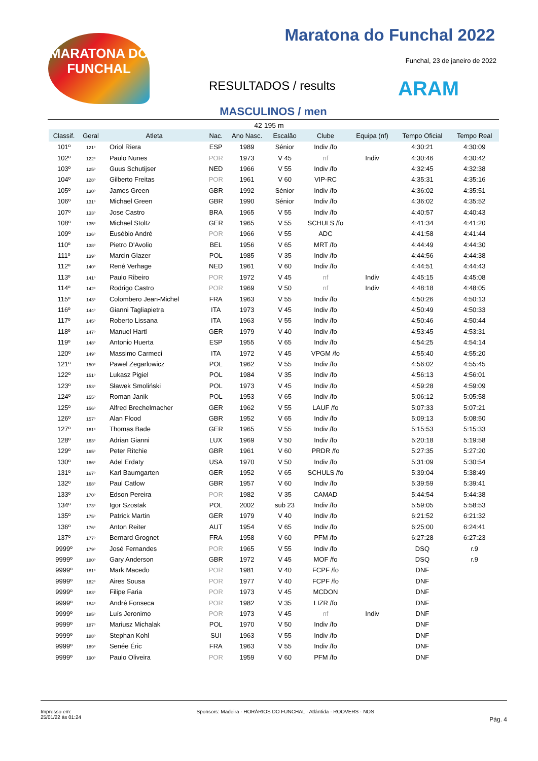MARATONA DO
FUNCHAL
Maratona do Funchal 2022
Funchal, 23 de janeiro de 2022
RESULTADOS / results ARAM
MASCULINOS / men
42 195 m
| Classif. | Geral | Atleta | Nac. | Ano Nasc. | Escalão | Clube | Equipa (nf) | Tempo Oficial | Tempo Real |
| --- | --- | --- | --- | --- | --- | --- | --- | --- | --- |
| 101º | 121º | Oriol Riera | ESP | 1989 | Sénior | Indiv /fo | | 4:30:21 | 4:30:09 |
| 102º | 122º | Paulo Nunes | POR | 1973 | V 45 | nf | Indiv | 4:30:46 | 4:30:42 |
| 103º | 125º | Guus Schutijser | NED | 1966 | V 55 | Indiv /fo | | 4:32:45 | 4:32:38 |
| 104º | 128º | Gilberto Freitas | POR | 1961 | V 60 | VIP-RC | | 4:35:31 | 4:35:16 |
| 105º | 130º | James Green | GBR | 1992 | Sénior | Indiv /fo | | 4:36:02 | 4:35:51 |
| 106º | 131º | Michael Green | GBR | 1990 | Sénior | Indiv /fo | | 4:36:02 | 4:35:52 |
| 107º | 133º | Jose Castro | BRA | 1965 | V 55 | Indiv /fo | | 4:40:57 | 4:40:43 |
| 108º | 135º | Michael Stoltz | GER | 1965 | V 55 | SCHULS /fo | | 4:41:34 | 4:41:20 |
| 109º | 136º | Eusébio André | POR | 1966 | V 55 | ADC | | 4:41:58 | 4:41:44 |
| 110º | 138º | Pietro D'Avolio | BEL | 1956 | V 65 | MRT /fo | | 4:44:49 | 4:44:30 |
| 111º | 139º | Marcin Glazer | POL | 1985 | V 35 | Indiv /fo | | 4:44:56 | 4:44:38 |
| 112º | 140º | René Verhage | NED | 1961 | V 60 | Indiv /fo | | 4:44:51 | 4:44:43 |
| 113º | 141º | Paulo Ribeiro | POR | 1972 | V 45 | nf | Indiv | 4:45:15 | 4:45:08 |
| 114º | 142º | Rodrigo Castro | POR | 1969 | V 50 | nf | Indiv | 4:48:18 | 4:48:05 |
| 115º | 143º | Colombero Jean-Michel | FRA | 1963 | V 55 | Indiv /fo | | 4:50:26 | 4:50:13 |
| 116º | 144º | Gianni Tagliapietra | ITA | 1973 | V 45 | Indiv /fo | | 4:50:49 | 4:50:33 |
| 117º | 145º | Roberto Lissana | ITA | 1963 | V 55 | Indiv /fo | | 4:50:46 | 4:50:44 |
| 118º | 147º | Manuel Hartl | GER | 1979 | V 40 | Indiv /fo | | 4:53:45 | 4:53:31 |
| 119º | 148º | Antonio Huerta | ESP | 1955 | V 65 | Indiv /fo | | 4:54:25 | 4:54:14 |
| 120º | 149º | Massimo Carmeci | ITA | 1972 | V 45 | VPGM /fo | | 4:55:40 | 4:55:20 |
| 121º | 150º | Pawel Zegarlowicz | POL | 1962 | V 55 | Indiv /fo | | 4:56:02 | 4:55:45 |
| 122º | 151º | Lukasz Pigiel | POL | 1984 | V 35 | Indiv /fo | | 4:56:13 | 4:56:01 |
| 123º | 153º | Sławek Smoliński | POL | 1973 | V 45 | Indiv /fo | | 4:59:28 | 4:59:09 |
| 124º | 155º | Roman Janik | POL | 1953 | V 65 | Indiv /fo | | 5:06:12 | 5:05:58 |
| 125º | 156º | Alfred Brechelmacher | GER | 1962 | V 55 | LAUF /fo | | 5:07:33 | 5:07:21 |
| 126º | 157º | Alan Flood | GBR | 1952 | V 65 | Indiv /fo | | 5:09:13 | 5:08:50 |
| 127º | 161º | Thomas Bade | GER | 1965 | V 55 | Indiv /fo | | 5:15:53 | 5:15:33 |
| 128º | 163º | Adrian Gianni | LUX | 1969 | V 50 | Indiv /fo | | 5:20:18 | 5:19:58 |
| 129º | 165º | Peter Ritchie | GBR | 1961 | V 60 | PRDR /fo | | 5:27:35 | 5:27:20 |
| 130º | 166º | Adel Erdaty | USA | 1970 | V 50 | Indiv /fo | | 5:31:09 | 5:30:54 |
| 131º | 167º | Karl Baumgarten | GER | 1952 | V 65 | SCHULS /fo | | 5:39:04 | 5:38:49 |
| 132º | 168º | Paul Catlow | GBR | 1957 | V 60 | Indiv /fo | | 5:39:59 | 5:39:41 |
| 133º | 170º | Edson Pereira | POR | 1982 | V 35 | CAMAD | | 5:44:54 | 5:44:38 |
| 134º | 173º | Igor Szostak | POL | 2002 | sub 23 | Indiv /fo | | 5:59:05 | 5:58:53 |
| 135º | 175º | Patrick Martin | GER | 1979 | V 40 | Indiv /fo | | 6:21:52 | 6:21:32 |
| 136º | 176º | Anton Reiter | AUT | 1954 | V 65 | Indiv /fo | | 6:25:00 | 6:24:41 |
| 137º | 177º | Bernard Grognet | FRA | 1958 | V 60 | PFM /fo | | 6:27:28 | 6:27:23 |
| 9999º | 179º | José Fernandes | POR | 1965 | V 55 | Indiv /fo | | DSQ | r.9 |
| 9999º | 180º | Gary Anderson | GBR | 1972 | V 45 | MOF /fo | | DSQ | r.9 |
| 9999º | 181º | Mark Macedo | POR | 1981 | V 40 | FCPF /fo | | DNF | |
| 9999º | 182º | Aires Sousa | POR | 1977 | V 40 | FCPF /fo | | DNF | |
| 9999º | 183º | Filipe Faria | POR | 1973 | V 45 | MCDON | | DNF | |
| 9999º | 184º | André Fonseca | POR | 1982 | V 35 | LIZR /fo | | DNF | |
| 9999º | 185º | Luís Jeronimo | POR | 1973 | V 45 | nf | Indiv | DNF | |
| 9999º | 187º | Mariusz Michalak | POL | 1970 | V 50 | Indiv /fo | | DNF | |
| 9999º | 188º | Stephan Kohl | SUI | 1963 | V 55 | Indiv /fo | | DNF | |
| 9999º | 189º | Senée Éric | FRA | 1963 | V 55 | Indiv /fo | | DNF | |
| 9999º | 190º | Paulo Oliveira | POR | 1959 | V 60 | PFM /fo | | DNF | |
Impresso em:
25/01/22 às 01:24
Sponsors: Madeira · HORÁRIOS DO FUNCHAL · Atlântida · ROOVERS · NOS
Pág. 4